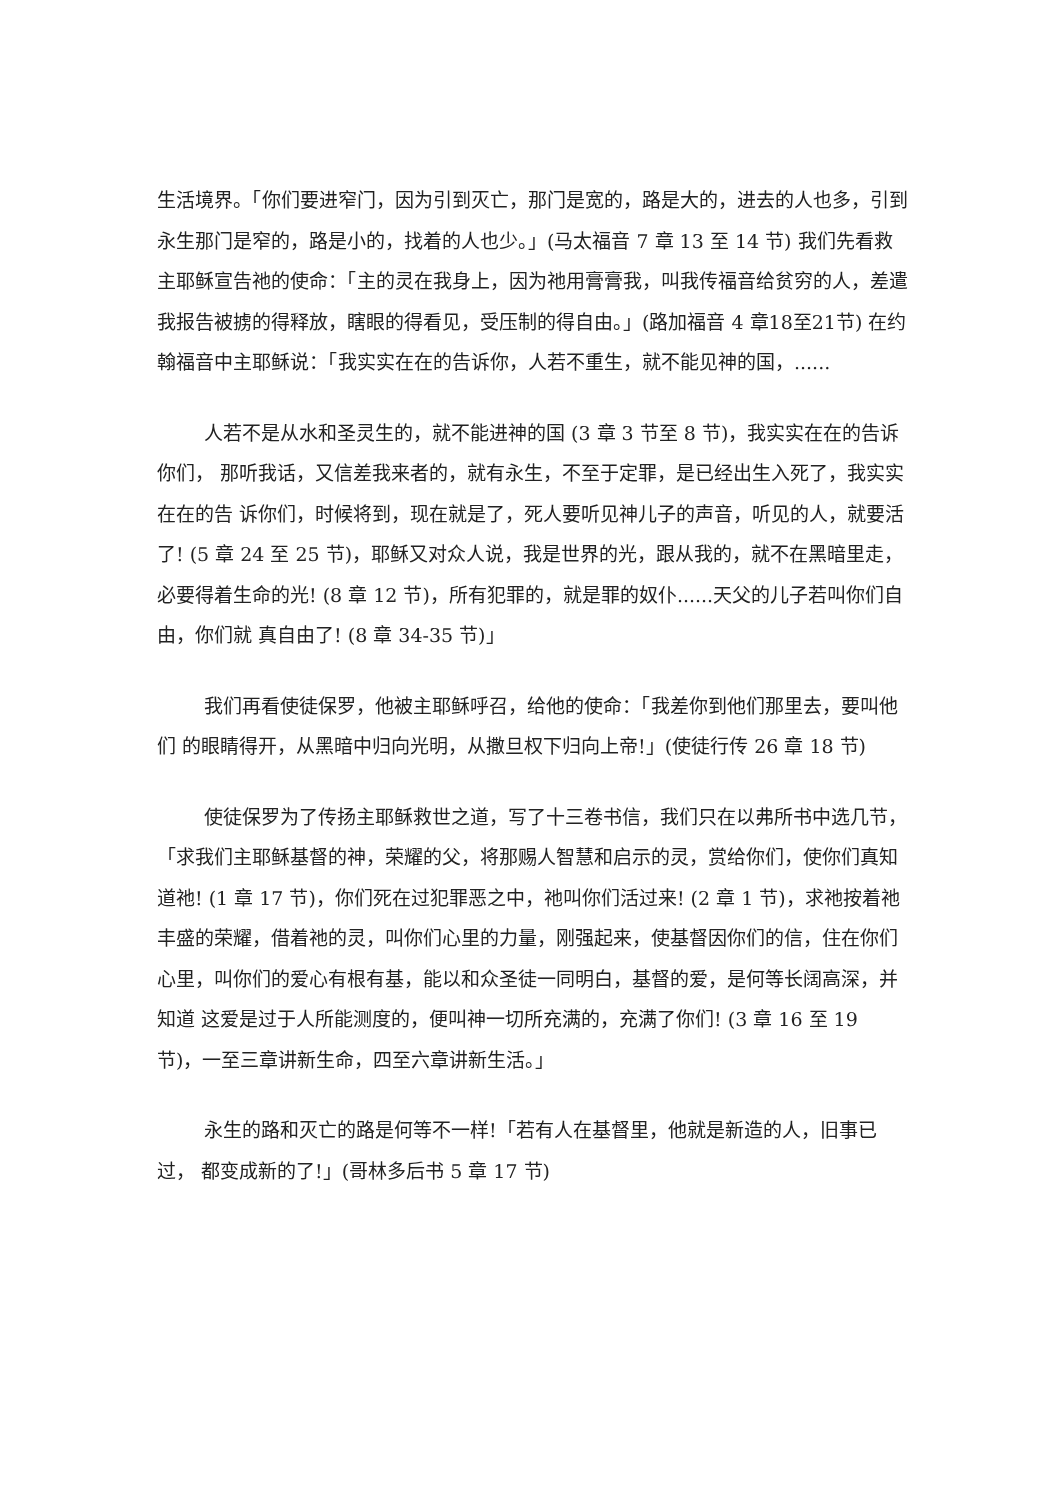生活境界。「你们要进窄门，因为引到灭亡，那门是宽的，路是大的，进去的人也多，引到永生那门是窄的，路是小的，找着的人也少。」(马太福音 7 章 13 至 14 节) 我们先看救主耶稣宣告祂的使命：「主的灵在我身上，因为祂用膏膏我，叫我传福音给贫穷的人，差遣我报告被掳的得释放，瞎眼的得看见，受压制的得自由。」(路加福音 4 章18至21节) 在约翰福音中主耶稣说：「我实实在在的告诉你，人若不重生，就不能见神的国，......
人若不是从水和圣灵生的，就不能进神的国 (3 章 3 节至 8 节)，我实实在在的告诉你们， 那听我话，又信差我来者的，就有永生，不至于定罪，是已经出生入死了，我实实在在的告 诉你们，时候将到，现在就是了，死人要听见神儿子的声音，听见的人，就要活了! (5 章 24 至 25 节)，耶稣又对众人说，我是世界的光，跟从我的，就不在黑暗里走，必要得着生命的光! (8 章 12 节)，所有犯罪的，就是罪的奴仆......天父的儿子若叫你们自由，你们就 真自由了! (8 章 34-35 节)」
我们再看使徒保罗，他被主耶稣呼召，给他的使命：「我差你到他们那里去，要叫他们 的眼睛得开，从黑暗中归向光明，从撒旦权下归向上帝!」(使徒行传 26 章 18 节)
使徒保罗为了传扬主耶稣救世之道，写了十三卷书信，我们只在以弗所书中选几节，「求我们主耶稣基督的神，荣耀的父，将那赐人智慧和启示的灵，赏给你们，使你们真知道祂! (1 章 17 节)，你们死在过犯罪恶之中，祂叫你们活过来! (2 章 1 节)，求祂按着祂 丰盛的荣耀，借着祂的灵，叫你们心里的力量，刚强起来，使基督因你们的信，住在你们心里，叫你们的爱心有根有基，能以和众圣徒一同明白，基督的爱，是何等长阔高深，并知道 这爱是过于人所能测度的，便叫神一切所充满的，充满了你们! (3 章 16 至 19 节)，一至三章讲新生命，四至六章讲新生活。」
永生的路和灭亡的路是何等不一样!「若有人在基督里，他就是新造的人，旧事已过， 都变成新的了!」(哥林多后书 5 章 17 节)